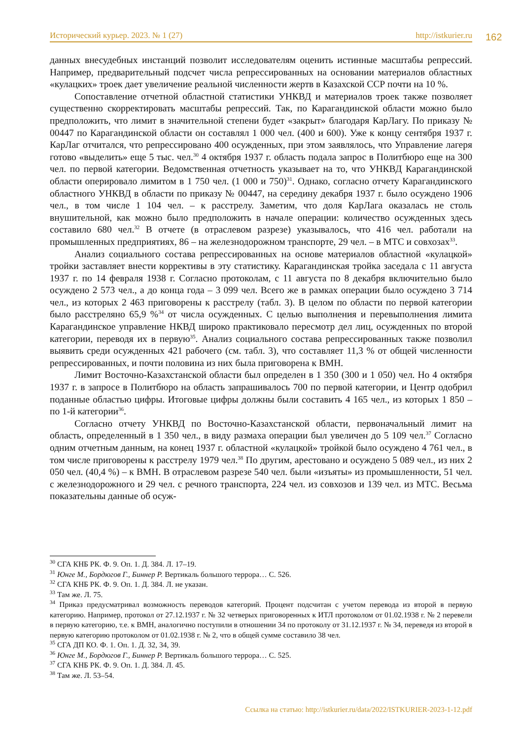Исторический курьер. 2023. № 1 (27) http://istkurier.ru 162
данных внесудебных инстанций позволит исследователям оценить истинные масштабы репрессий. Например, предварительный подсчет числа репрессированных на основании материалов областных «кулацких» троек дает увеличение реальной численности жертв в Казахской ССР почти на 10 %.
Сопоставление отчетной областной статистики УНКВД и материалов троек также позволяет существенно скорректировать масштабы репрессий. Так, по Карагандинской области можно было предположить, что лимит в значительной степени будет «закрыт» благодаря КарЛагу. По приказу № 00447 по Карагандинской области он составлял 1 000 чел. (400 и 600). Уже к концу сентября 1937 г. КарЛаг отчитался, что репрессировано 400 осужденных, при этом заявлялось, что Управление лагеря готово «выделить» еще 5 тыс. чел.<sup>30</sup> 4 октября 1937 г. область подала запрос в Политбюро еще на 300 чел. по первой категории. Ведомственная отчетность указывает на то, что УНКВД Карагандинской области оперировало лимитом в 1 750 чел. (1 000 и 750)<sup>31</sup>. Однако, согласно отчету Карагандинского областного УНКВД в области по приказу № 00447, на середину декабря 1937 г. было осуждено 1906 чел., в том числе 1 104 чел. – к расстрелу. Заметим, что доля КарЛага оказалась не столь внушительной, как можно было предположить в начале операции: количество осужденных здесь составило 680 чел.<sup>32</sup> В отчете (в отраслевом разрезе) указывалось, что 416 чел. работали на промышленных предприятиях, 86 – на железнодорожном транспорте, 29 чел. – в МТС и совхозах<sup>33</sup>.
Анализ социального состава репрессированных на основе материалов областной «кулацкой» тройки заставляет внести коррективы в эту статистику. Карагандинская тройка заседала с 11 августа 1937 г. по 14 февраля 1938 г. Согласно протоколам, с 11 августа по 8 декабря включительно было осуждено 2 573 чел., а до конца года – 3 099 чел. Всего же в рамках операции было осуждено 3 714 чел., из которых 2 463 приговорены к расстрелу (табл. 3). В целом по области по первой категории было расстреляно 65,9 %<sup>34</sup> от числа осужденных. С целью выполнения и перевыполнения лимита Карагандинское управление НКВД широко практиковало пересмотр дел лиц, осужденных по второй категории, переводя их в первую<sup>35</sup>. Анализ социального состава репрессированных также позволил выявить среди осужденных 421 рабочего (см. табл. 3), что составляет 11,3 % от общей численности репрессированных, и почти половина из них была приговорена к ВМН.
Лимит Восточно-Казахстанской области был определен в 1 350 (300 и 1 050) чел. Но 4 октября 1937 г. в запросе в Политбюро на область запрашивалось 700 по первой категории, и Центр одобрил поданные областью цифры. Итоговые цифры должны были составить 4 165 чел., из которых 1 850 – по 1-й категории<sup>36</sup>.
Согласно отчету УНКВД по Восточно-Казахстанской области, первоначальный лимит на область, определенный в 1 350 чел., в виду размаха операции был увеличен до 5 109 чел.<sup>37</sup> Согласно одним отчетным данным, на конец 1937 г. областной «кулацкой» тройкой было осуждено 4 761 чел., в том числе приговорены к расстрелу 1979 чел.<sup>38</sup> По другим, арестовано и осуждено 5 089 чел., из них 2 050 чел. (40,4 %) – к ВМН. В отраслевом разрезе 540 чел. были «изъяты» из промышленности, 51 чел. с железнодорожного и 29 чел. с речного транспорта, 224 чел. из совхозов и 139 чел. из МТС. Весьма показательны данные об осуж-
<sup>30</sup> СГА КНБ РК. Ф. 9. Оп. 1. Д. 384. Л. 17–19.
<sup>31</sup> Юнге М., Бордюгов Г., Биннер Р. Вертикаль большого террора… С. 526.
<sup>32</sup> СГА КНБ РК. Ф. 9. Оп. 1. Д. 384. Л. не указан.
<sup>33</sup> Там же. Л. 75.
<sup>34</sup> Приказ предусматривал возможность переводов категорий. Процент подсчитан с учетом перевода из второй в первую категорию. Например, протокол от 27.12.1937 г. № 32 четверых приговоренных к ИТЛ протоколом от 01.02.1938 г. № 2 перевели в первую категорию, т.е. к ВМН, аналогично поступили в отношении 34 по протоколу от 31.12.1937 г. № 34, переведя из второй в первую категорию протоколом от 01.02.1938 г. № 2, что в общей сумме составило 38 чел.
<sup>35</sup> СГА ДП КО. Ф. 1. Оп. 1. Д. 32, 34, 39.
<sup>36</sup> Юнге М., Бордюгов Г., Биннер Р. Вертикаль большого террора… С. 525.
<sup>37</sup> СГА КНБ РК. Ф. 9. Оп. 1. Д. 384. Л. 45.
<sup>38</sup> Там же. Л. 53–54.
Ссылка на статью: http://istkurier.ru/data/2022/ISTKURIER-2023-1-12.pdf